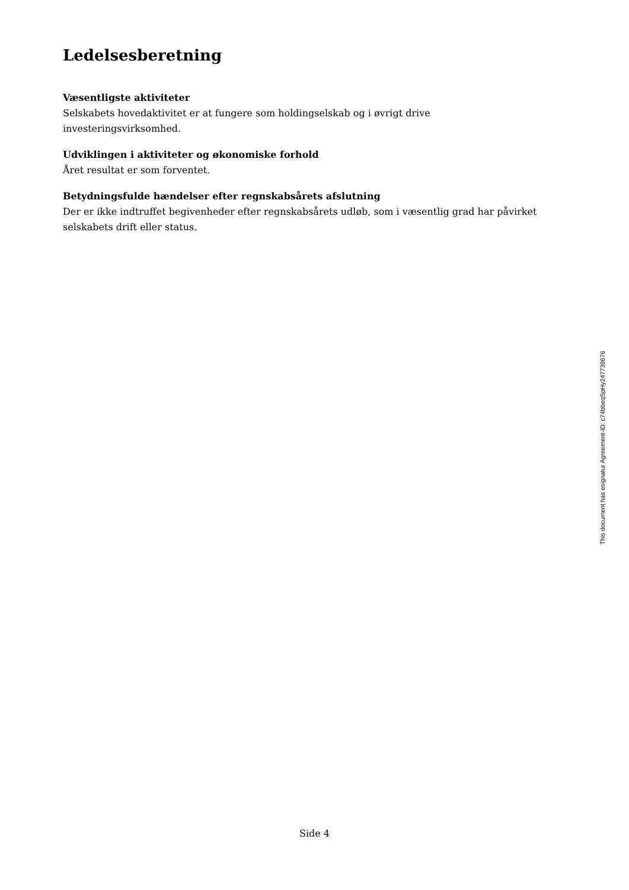Ledelsesberetning
Væsentligste aktiviteter
Selskabets hovedaktivitet er at fungere som holdingselskab og i øvrigt drive
investeringsvirksomhed.
Udviklingen i aktiviteter og økonomiske forhold
Året resultat er som forventet.
Betydningsfulde hændelser efter regnskabsårets afslutning
Der er ikke indtruffet begivenheder efter regnskabsårets udløb, som i væsentlig grad har påvirket selskabets drift eller status.
This document has esignatur Agreement-ID: c74bbeqSpHy247739676
Side 4